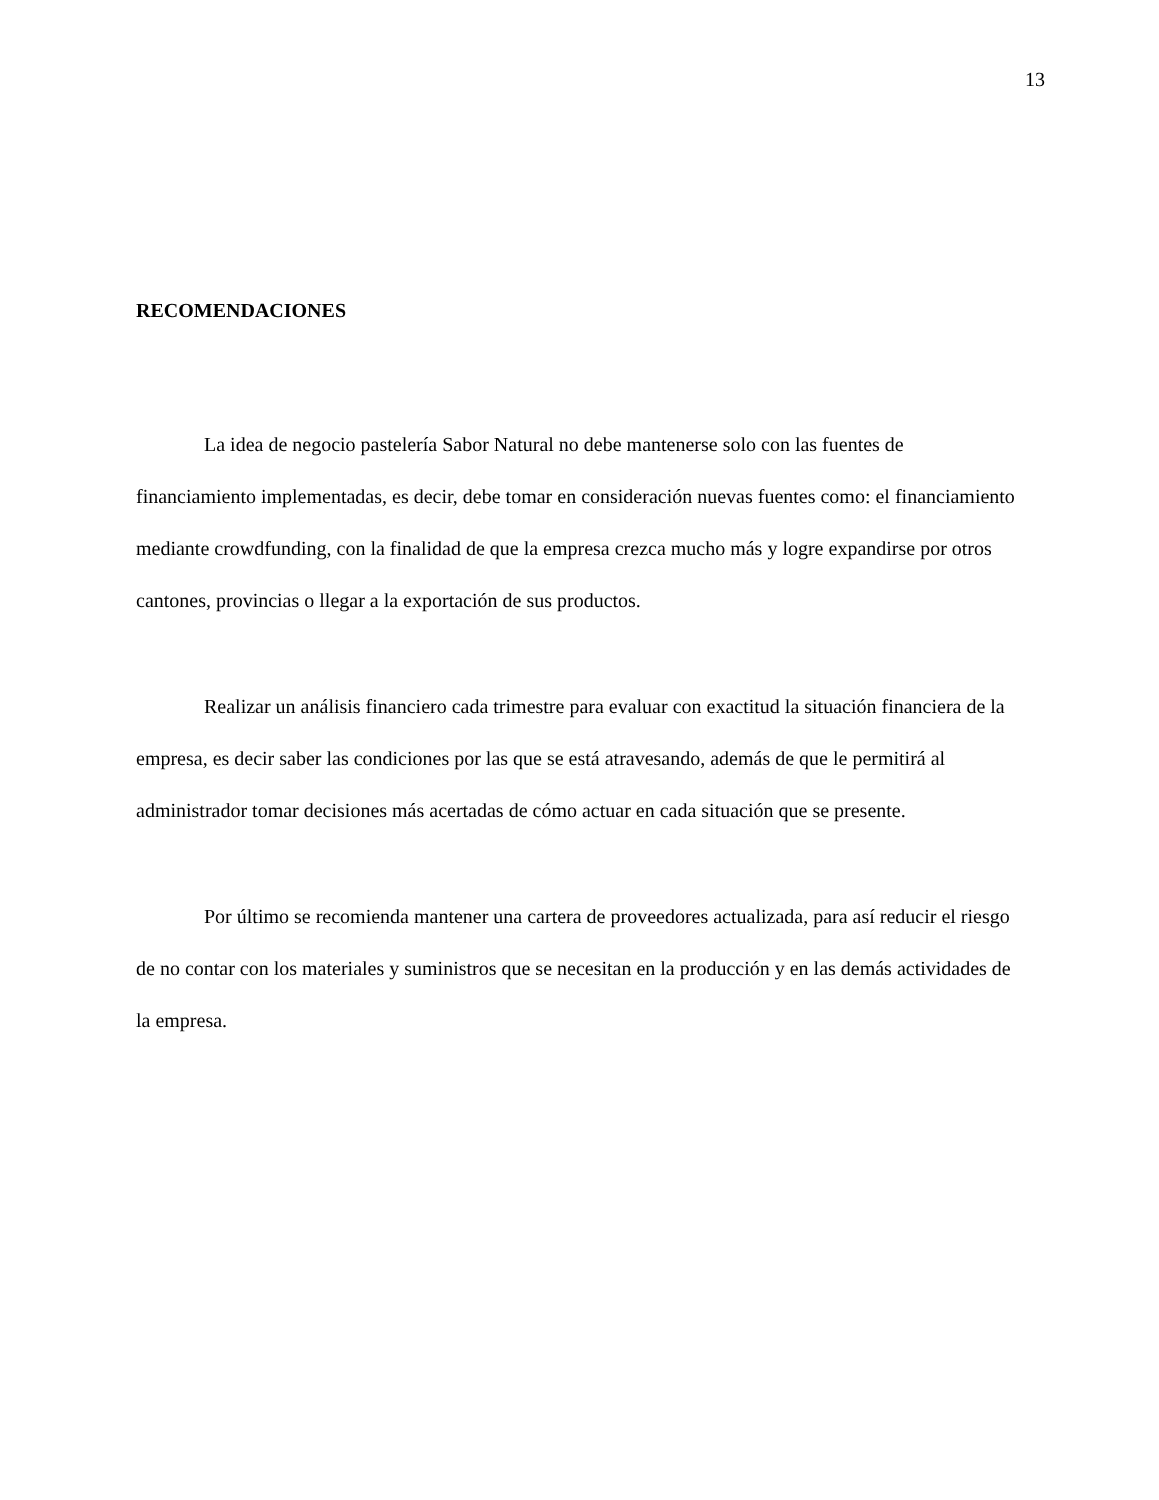13
RECOMENDACIONES
La idea de negocio pastelería Sabor Natural no debe mantenerse solo con las fuentes de financiamiento implementadas, es decir, debe tomar en consideración nuevas fuentes como: el financiamiento mediante crowdfunding, con la finalidad de que la empresa crezca mucho más y logre expandirse por otros cantones, provincias o llegar a la exportación de sus productos.
Realizar un análisis financiero cada trimestre para evaluar con exactitud la situación financiera de la empresa, es decir saber las condiciones por las que se está atravesando, además de que le permitirá al administrador tomar decisiones más acertadas de cómo actuar en cada situación que se presente.
Por último se recomienda mantener una cartera de proveedores actualizada, para así reducir el riesgo de no contar con los materiales y suministros que se necesitan en la producción y en las demás actividades de la empresa.